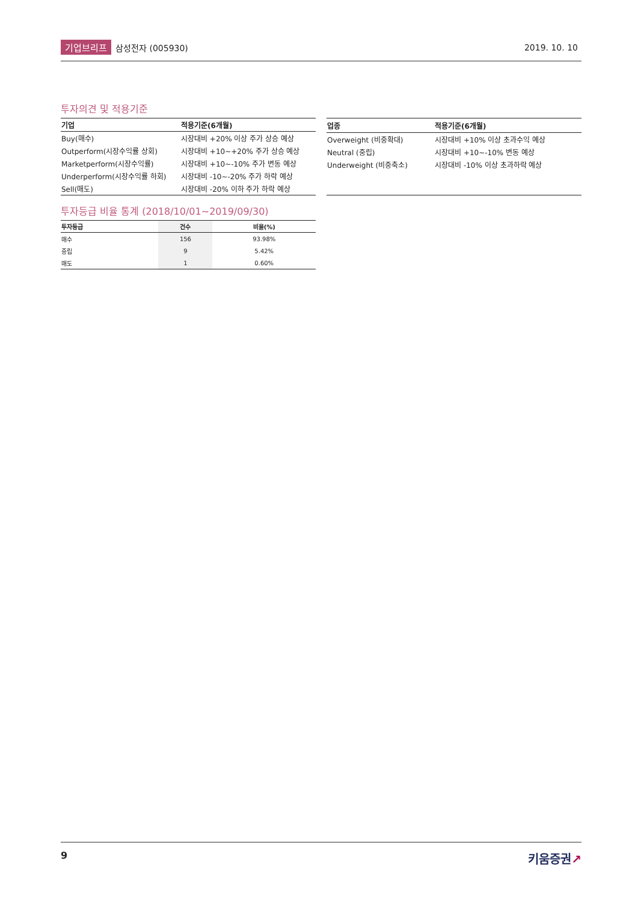기업브리프 삼성전자 (005930) 2019. 10. 10
투자의견 및 적용기준
| 기업 | 적용기준(6개월) |
| --- | --- |
| Buy(매수) | 시장대비 +20% 이상 주가 상승 예상 |
| Outperform(시장수익률 상회) | 시장대비 +10~+20% 주가 상승 예상 |
| Marketperform(시장수익률) | 시장대비 +10~-10% 주가 변동 예상 |
| Underperform(시장수익률 하회) | 시장대비 -10~-20% 주가 하락 예상 |
| Sell(매도) | 시장대비 -20% 이하 주가 하락 예상 |
| 업종 | 적용기준(6개월) |
| --- | --- |
| Overweight (비중확대) | 시장대비 +10% 이상 초과수익 예상 |
| Neutral (중립) | 시장대비 +10~-10% 변동 예상 |
| Underweight (비중축소) | 시장대비 -10% 이상 초과하락 예상 |
투자등급 비율 통계 (2018/10/01~2019/09/30)
| 투자등급 | 건수 | 비율(%) |
| --- | --- | --- |
| 매수 | 156 | 93.98% |
| 중립 | 9 | 5.42% |
| 매도 | 1 | 0.60% |
9 키움증권↗